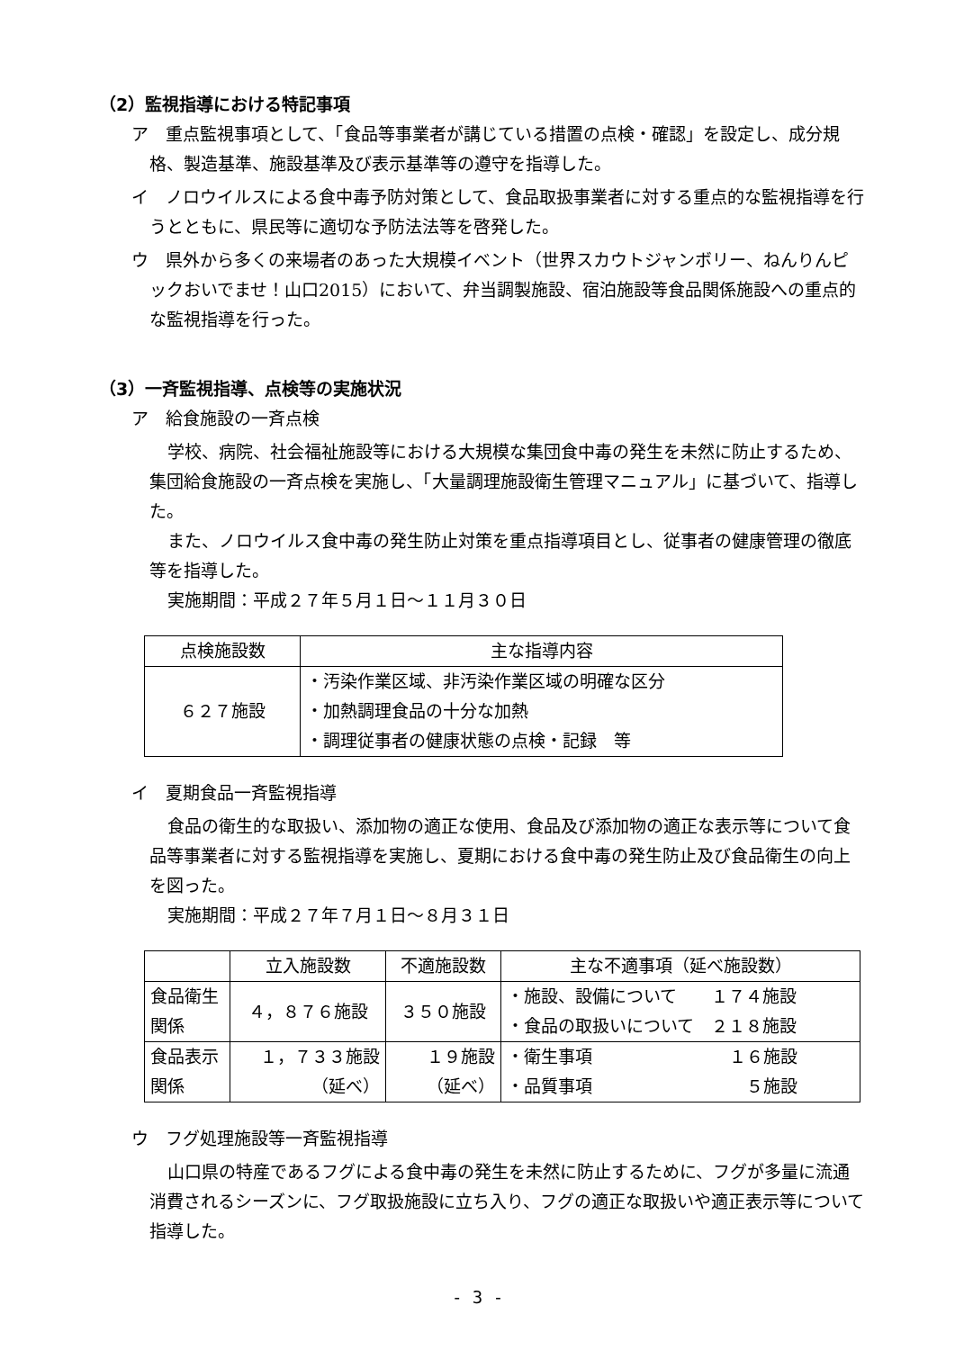（2）監視指導における特記事項
ア　重点監視事項として、「食品等事業者が講じている措置の点検・確認」を設定し、成分規格、製造基準、施設基準及び表示基準等の遵守を指導した。
イ　ノロウイルスによる食中毒予防対策として、食品取扱事業者に対する重点的な監視指導を行うとともに、県民等に適切な予防法法等を啓発した。
ウ　県外から多くの来場者のあった大規模イベント（世界スカウトジャンボリー、ねんりんピックおいでませ！山口2015）において、弁当調製施設、宿泊施設等食品関係施設への重点的な監視指導を行った。
（3）一斉監視指導、点検等の実施状況
ア　給食施設の一斉点検
学校、病院、社会福祉施設等における大規模な集団食中毒の発生を未然に防止するため、集団給食施設の一斉点検を実施し、「大量調理施設衛生管理マニュアル」に基づいて、指導した。
また、ノロウイルス食中毒の発生防止対策を重点指導項目とし、従事者の健康管理の徹底等を指導した。
実施期間：平成２７年５月１日～１１月３０日
| 点検施設数 | 主な指導内容 |
| --- | --- |
| ６２７施設 | ・汚染作業区域、非汚染作業区域の明確な区分 ・加熱調理食品の十分な加熱 ・調理従事者の健康状態の点検・記録 等 |
イ　夏期食品一斉監視指導
食品の衛生的な取扱い、添加物の適正な使用、食品及び添加物の適正な表示等について食品等事業者に対する監視指導を実施し、夏期における食中毒の発生防止及び食品衛生の向上を図った。
実施期間：平成２７年７月１日～８月３１日
| | 立入施設数 | 不適施設数 | 主な不適事項（延べ施設数） |
| --- | --- | --- | --- |
| 食品衛生 関係 | ４，８７６施設 | ３５０施設 | ・施設、設備について １７４施設 ・食品の取扱いについて ２１８施設 |
| 食品表示 関係 | １，７３３施設 （延べ） | １９施設 （延べ） | ・衛生事項 １６施設 ・品質事項 ５施設 |
ウ　フグ処理施設等一斉監視指導
山口県の特産であるフグによる食中毒の発生を未然に防止するために、フグが多量に流通消費されるシーズンに、フグ取扱施設に立ち入り、フグの適正な取扱いや適正表示等について指導した。
- 3 -